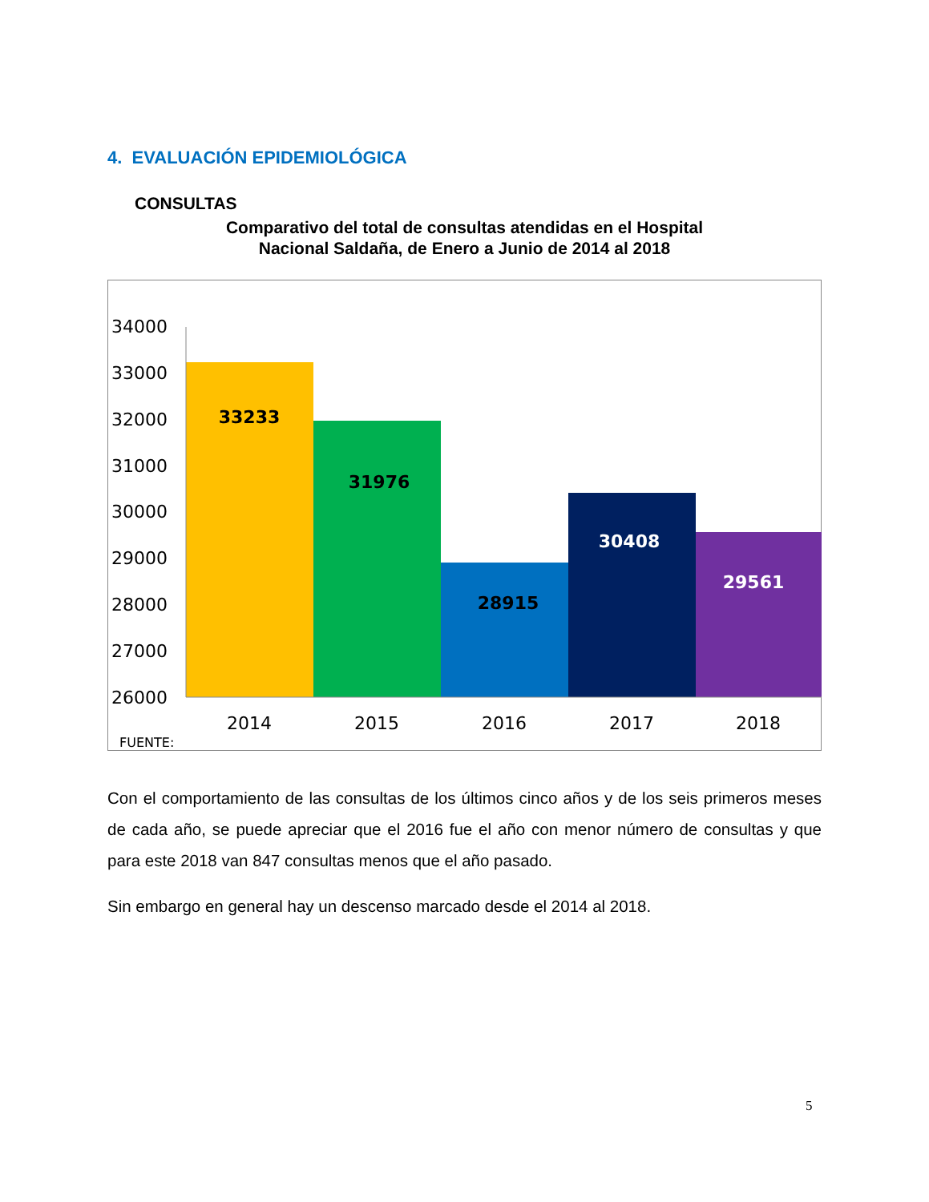4. EVALUACIÓN EPIDEMIOLÓGICA
CONSULTAS
Comparativo del total de consultas atendidas en el Hospital
Nacional Saldaña, de Enero a Junio de 2014 al 2018
34000
33000
32000
31000
30000
29000
28000
27000
26000
2014
2015
2016
2017
2018
33233
31976
28915
30408
29561
FUENTE:
Con el comportamiento de las consultas de los últimos cinco años y de los seis primeros meses de cada año, se puede apreciar que el 2016 fue el año con menor número de consultas y que para este 2018 van 847 consultas menos que el año pasado.
Sin embargo en general hay un descenso marcado desde el 2014 al 2018.
5